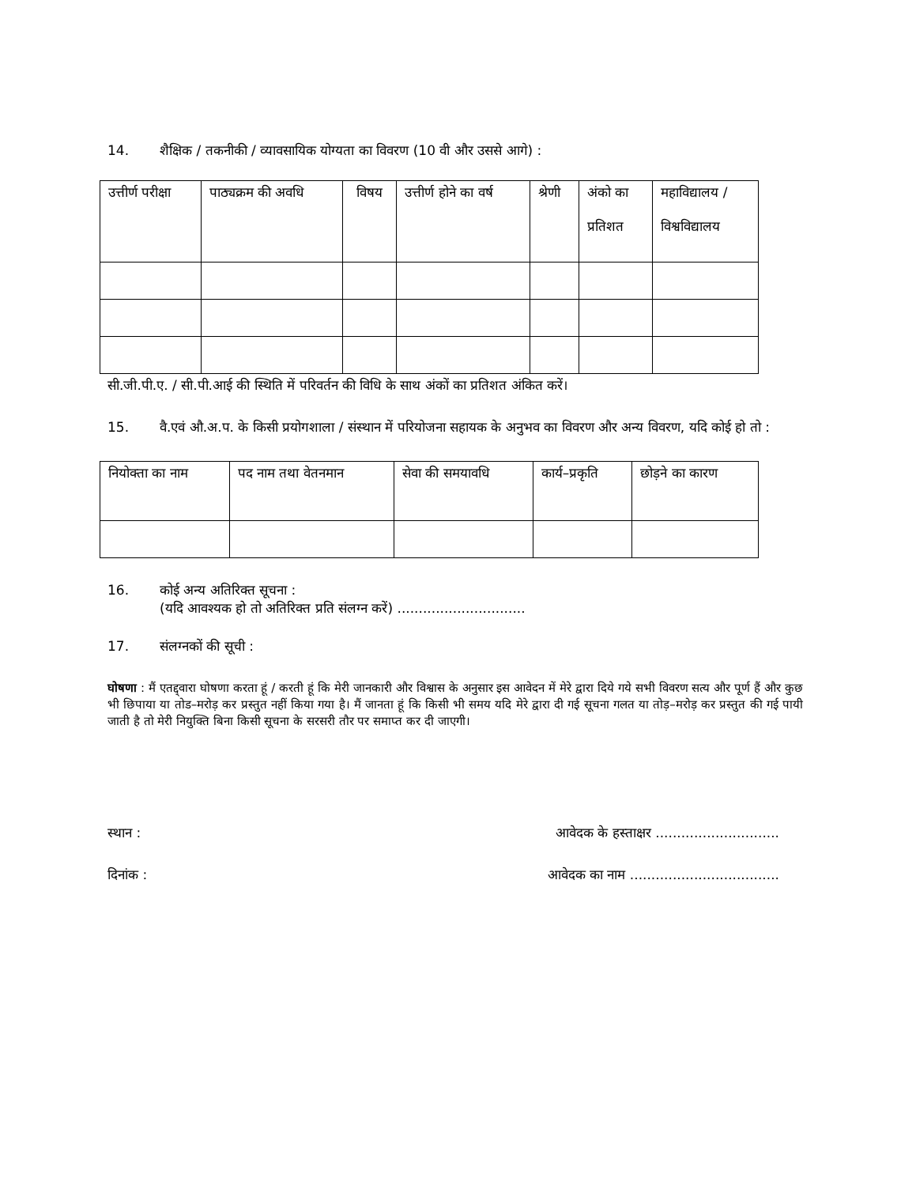14. शैक्षिक / तकनीकी / व्यावसायिक योग्यता का विवरण (10 वी और उससे आगे) :
| उत्तीर्ण परीक्षा | पाठ्यक्रम की अवधि | विषय | उत्तीर्ण होने का वर्ष | श्रेणी | अंको का प्रतिशत | महाविद्यालय / विश्वविद्यालय |
| --- | --- | --- | --- | --- | --- | --- |
सी.जी.पी.ए. / सी.पी.आई की स्थिति में परिवर्तन की विधि के साथ अंकों का प्रतिशत अंकित करें।
15. वै.एवं औ.अ.प. के किसी प्रयोगशाला / संस्थान में परियोजना सहायक के अनुभव का विवरण और अन्य विवरण, यदि कोई हो तो :
| नियोक्ता का नाम | पद नाम तथा वेतनमान | सेवा की समयावधि | कार्य–प्रकृति | छोड़ने का कारण |
| --- | --- | --- | --- | --- |
16. कोई अन्य अतिरिक्त सूचना :
(यदि आवश्यक हो तो अतिरिक्त प्रति संलग्न करें) ..............................
17. संलग्नकों की सूची :
घोषणा : मैं एतद्द्वारा घोषणा करता हूं / करती हूं कि मेरी जानकारी और विश्वास के अनुसार इस आवेदन में मेरे द्वारा दिये गये सभी विवरण सत्य और पूर्ण हैं और कुछ भी छिपाया या तोड–मरोड़ कर प्रस्तुत नहीं किया गया है। मैं जानता हूं कि किसी भी समय यदि मेरे द्वारा दी गई सूचना गलत या तोड़–मरोड़ कर प्रस्तुत की गई पायी जाती है तो मेरी नियुक्ति बिना किसी सूचना के सरसरी तौर पर समाप्त कर दी जाएगी।
स्थान : आवेदक के हस्ताक्षर .............................
दिनांक : आवेदक का नाम ...................................